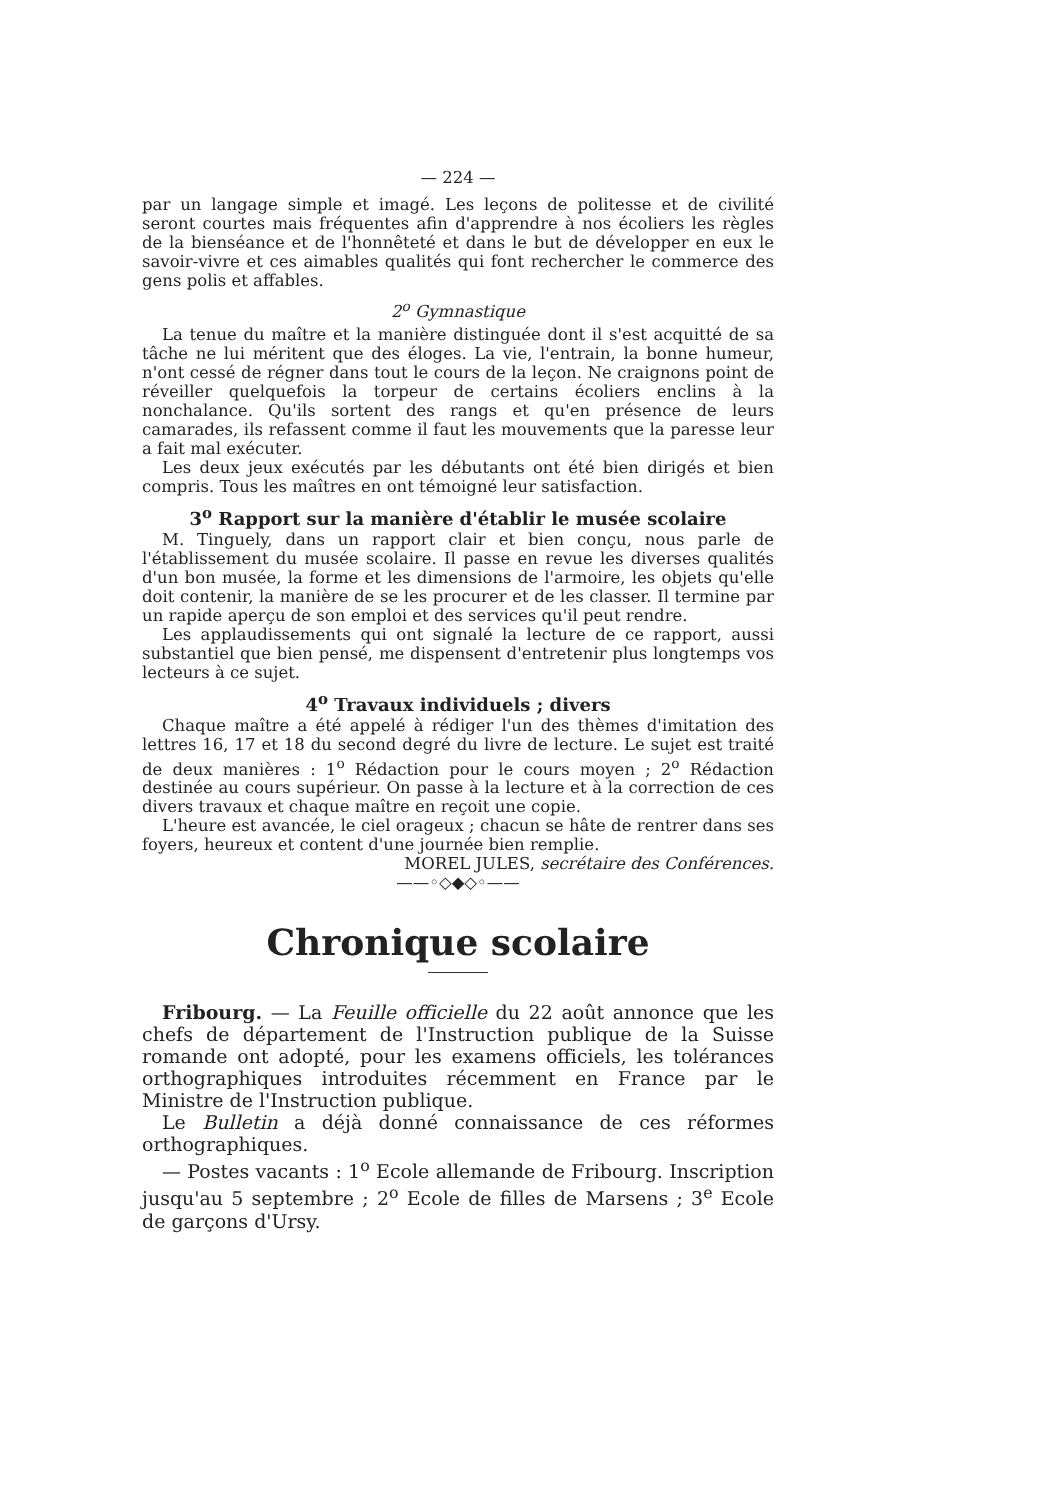— 224 —
par un langage simple et imagé. Les leçons de politesse et de civilité seront courtes mais fréquentes afin d'apprendre à nos écoliers les règles de la bienséance et de l'honnêteté et dans le but de développer en eux le savoir-vivre et ces aimables qualités qui font rechercher le commerce des gens polis et affables.
2<sup>o</sup> Gymnastique
La tenue du maître et la manière distinguée dont il s'est acquitté de sa tâche ne lui méritent que des éloges. La vie, l'entrain, la bonne humeur, n'ont cessé de régner dans tout le cours de la leçon. Ne craignons point de réveiller quelquefois la torpeur de certains écoliers enclins à la nonchalance. Qu'ils sortent des rangs et qu'en présence de leurs camarades, ils refassent comme il faut les mouvements que la paresse leur a fait mal exécuter.
Les deux jeux exécutés par les débutants ont été bien dirigés et bien compris. Tous les maîtres en ont témoigné leur satisfaction.
3<sup>o</sup> Rapport sur la manière d'établir le musée scolaire
M. Tinguely, dans un rapport clair et bien conçu, nous parle de l'établissement du musée scolaire. Il passe en revue les diverses qualités d'un bon musée, la forme et les dimensions de l'armoire, les objets qu'elle doit contenir, la manière de se les procurer et de les classer. Il termine par un rapide aperçu de son emploi et des services qu'il peut rendre.
Les applaudissements qui ont signalé la lecture de ce rapport, aussi substantiel que bien pensé, me dispensent d'entretenir plus longtemps vos lecteurs à ce sujet.
4<sup>o</sup> Travaux individuels ; divers
Chaque maître a été appelé à rédiger l'un des thèmes d'imitation des lettres 16, 17 et 18 du second degré du livre de lecture. Le sujet est traité de deux manières : 1<sup>o</sup> Rédaction pour le cours moyen ; 2<sup>o</sup> Rédaction destinée au cours supérieur. On passe à la lecture et à la correction de ces divers travaux et chaque maître en reçoit une copie.
L'heure est avancée, le ciel orageux ; chacun se hâte de rentrer dans ses foyers, heureux et content d'une journée bien remplie.
MOREL JULES, secrétaire des Conférences.
——◦◇◆◇◦——
Chronique scolaire
Fribourg. — La Feuille officielle du 22 août annonce que les chefs de département de l'Instruction publique de la Suisse romande ont adopté, pour les examens officiels, les tolérances orthographiques introduites récemment en France par le Ministre de l'Instruction publique.
Le Bulletin a déjà donné connaissance de ces réformes orthographiques.
— Postes vacants : 1<sup>o</sup> Ecole allemande de Fribourg. Inscription jusqu'au 5 septembre ; 2<sup>o</sup> Ecole de filles de Marsens ; 3<sup>e</sup> Ecole de garçons d'Ursy.